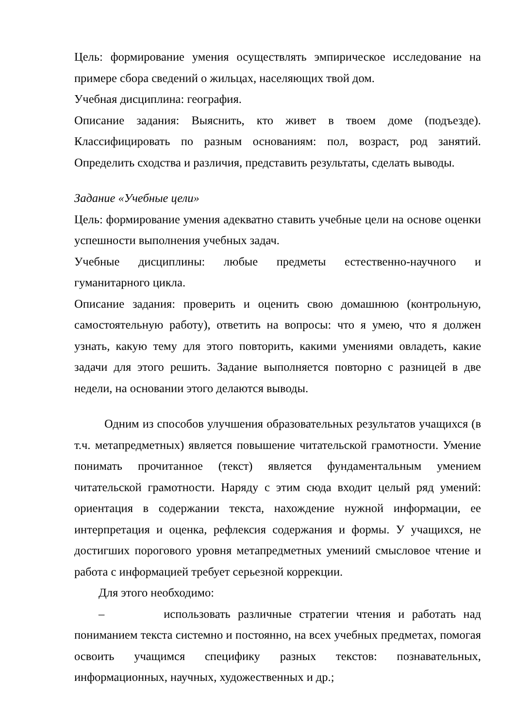Цель: формирование умения осуществлять эмпирическое исследование на примере сбора сведений о жильцах, населяющих твой дом.
Учебная дисциплина: география.
Описание задания: Выяснить, кто живет в твоем доме (подъезде). Классифицировать по разным основаниям: пол, возраст, род занятий. Определить сходства и различия, представить результаты, сделать выводы.
Задание «Учебные цели»
Цель: формирование умения адекватно ставить учебные цели на основе оценки успешности выполнения учебных задач.
Учебные дисциплины: любые предметы естественно-научного и гуманитарного цикла.
Описание задания: проверить и оценить свою домашнюю (контрольную, самостоятельную работу), ответить на вопросы: что я умею, что я должен узнать, какую тему для этого повторить, какими умениями овладеть, какие задачи для этого решить. Задание выполняется повторно с разницей в две недели, на основании этого делаются выводы.
Одним из способов улучшения образовательных результатов учащихся (в т.ч. метапредметных) является повышение читательской грамотности. Умение понимать прочитанное (текст) является фундаментальным умением читательской грамотности. Наряду с этим сюда входит целый ряд умений: ориентация в содержании текста, нахождение нужной информации, ее интерпретация и оценка, рефлексия содержания и формы. У учащихся, не достигших порогового уровня метапредметных умениий смысловое чтение и работа с информацией требует серьезной коррекции.
Для этого необходимо:
– использовать различные стратегии чтения и работать над пониманием текста системно и постоянно, на всех учебных предметах, помогая освоить учащимся специфику разных текстов: познавательных, информационных, научных, художественных и др.;